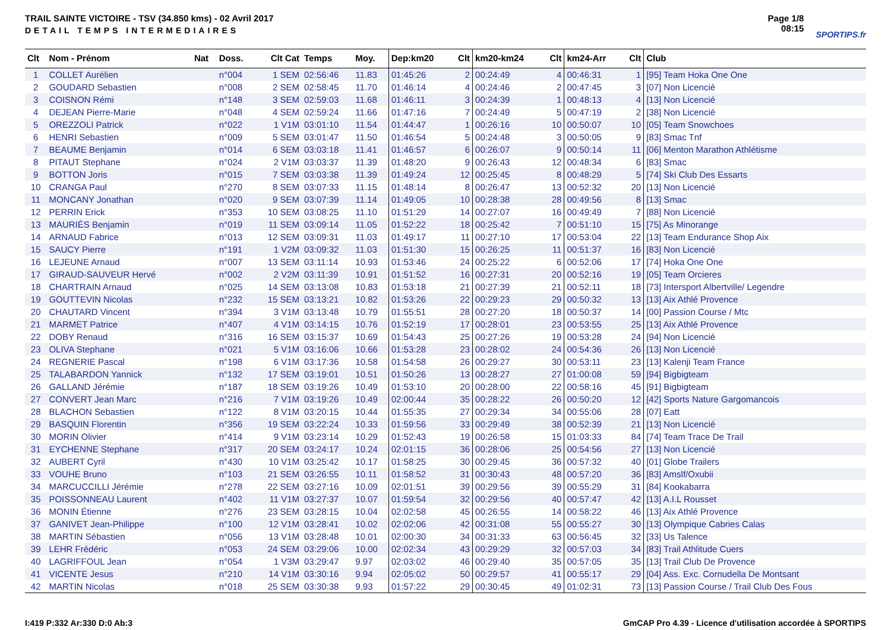TRAIL SAINTE VICTOIRE - TSV (34.850 kms) - 02 Avril 2017
DETAIL TEMPS INTERMEDIAIRES
Page 1/8
08:15
SPORTIPS.fr
| Clt | Nom - Prénom | Nat | Doss. | Clt Cat | Temps | Moy. | Dep:km20 | Clt | km20-km24 | Clt | km24-Arr | Clt | Club |
| --- | --- | --- | --- | --- | --- | --- | --- | --- | --- | --- | --- | --- | --- |
| 1 | COLLET Aurélien | | n°004 | 1 SEM | 02:56:46 | 11.83 | 01:45:26 | 2 | 00:24:49 | 4 | 00:46:31 | 1 | [95] Team Hoka One One |
| 2 | GOUDARD Sebastien | | n°008 | 2 SEM | 02:58:45 | 11.70 | 01:46:14 | 4 | 00:24:46 | 2 | 00:47:45 | 3 | [07] Non Licencié |
| 3 | COISNON Rémi | | n°148 | 3 SEM | 02:59:03 | 11.68 | 01:46:11 | 3 | 00:24:39 | 1 | 00:48:13 | 4 | [13] Non Licencié |
| 4 | DEJEAN Pierre-Marie | | n°048 | 4 SEM | 02:59:24 | 11.66 | 01:47:16 | 7 | 00:24:49 | 5 | 00:47:19 | 2 | [38] Non Licencié |
| 5 | OREZZOLI Patrick | | n°022 | 1 V1M | 03:01:10 | 11.54 | 01:44:47 | 1 | 00:26:16 | 10 | 00:50:07 | 10 | [05] Team Snowchoes |
| 6 | HENRI Sebastien | | n°009 | 5 SEM | 03:01:47 | 11.50 | 01:46:54 | 5 | 00:24:48 | 3 | 00:50:05 | 9 | [83] Smac Tnf |
| 7 | BEAUME Benjamin | | n°014 | 6 SEM | 03:03:18 | 11.41 | 01:46:57 | 6 | 00:26:07 | 9 | 00:50:14 | 11 | [06] Menton Marathon Athlétisme |
| 8 | PITAUT Stephane | | n°024 | 2 V1M | 03:03:37 | 11.39 | 01:48:20 | 9 | 00:26:43 | 12 | 00:48:34 | 6 | [83] Smac |
| 9 | BOTTON Joris | | n°015 | 7 SEM | 03:03:38 | 11.39 | 01:49:24 | 12 | 00:25:45 | 8 | 00:48:29 | 5 | [74] Ski Club Des Essarts |
| 10 | CRANGA Paul | | n°270 | 8 SEM | 03:07:33 | 11.15 | 01:48:14 | 8 | 00:26:47 | 13 | 00:52:32 | 20 | [13] Non Licencié |
| 11 | MONCANY Jonathan | | n°020 | 9 SEM | 03:07:39 | 11.14 | 01:49:05 | 10 | 00:28:38 | 28 | 00:49:56 | 8 | [13] Smac |
| 12 | PERRIN Erick | | n°353 | 10 SEM | 03:08:25 | 11.10 | 01:51:29 | 14 | 00:27:07 | 16 | 00:49:49 | 7 | [88] Non Licencié |
| 13 | MAURIÈS Benjamin | | n°019 | 11 SEM | 03:09:14 | 11.05 | 01:52:22 | 18 | 00:25:42 | 7 | 00:51:10 | 15 | [75] As Minorange |
| 14 | ARNAUD Fabrice | | n°013 | 12 SEM | 03:09:31 | 11.03 | 01:49:17 | 11 | 00:27:10 | 17 | 00:53:04 | 22 | [13] Team Endurance Shop Aix |
| 15 | SAUCY Pierre | | n°191 | 1 V2M | 03:09:32 | 11.03 | 01:51:30 | 15 | 00:26:25 | 11 | 00:51:37 | 16 | [83] Non Licencié |
| 16 | LEJEUNE Arnaud | | n°007 | 13 SEM | 03:11:14 | 10.93 | 01:53:46 | 24 | 00:25:22 | 6 | 00:52:06 | 17 | [74] Hoka One One |
| 17 | GIRAUD-SAUVEUR Hervé | | n°002 | 2 V2M | 03:11:39 | 10.91 | 01:51:52 | 16 | 00:27:31 | 20 | 00:52:16 | 19 | [05] Team Orcieres |
| 18 | CHARTRAIN Arnaud | | n°025 | 14 SEM | 03:13:08 | 10.83 | 01:53:18 | 21 | 00:27:39 | 21 | 00:52:11 | 18 | [73] Intersport Albertville/ Legendre |
| 19 | GOUTTEVIN Nicolas | | n°232 | 15 SEM | 03:13:21 | 10.82 | 01:53:26 | 22 | 00:29:23 | 29 | 00:50:32 | 13 | [13] Aix Athlé Provence |
| 20 | CHAUTARD Vincent | | n°394 | 3 V1M | 03:13:48 | 10.79 | 01:55:51 | 28 | 00:27:20 | 18 | 00:50:37 | 14 | [00] Passion Course / Mtc |
| 21 | MARMET Patrice | | n°407 | 4 V1M | 03:14:15 | 10.76 | 01:52:19 | 17 | 00:28:01 | 23 | 00:53:55 | 25 | [13] Aix Athlé Provence |
| 22 | DOBY Renaud | | n°316 | 16 SEM | 03:15:37 | 10.69 | 01:54:43 | 25 | 00:27:26 | 19 | 00:53:28 | 24 | [94] Non Licencié |
| 23 | OLIVA Stephane | | n°021 | 5 V1M | 03:16:06 | 10.66 | 01:53:28 | 23 | 00:28:02 | 24 | 00:54:36 | 26 | [13] Non Licencié |
| 24 | REGNERIE Pascal | | n°198 | 6 V1M | 03:17:36 | 10.58 | 01:54:58 | 26 | 00:29:27 | 30 | 00:53:11 | 23 | [13] Kalenji Team France |
| 25 | TALABARDON Yannick | | n°132 | 17 SEM | 03:19:01 | 10.51 | 01:50:26 | 13 | 00:28:27 | 27 | 01:00:08 | 59 | [94] Bigbigteam |
| 26 | GALLAND Jérémie | | n°187 | 18 SEM | 03:19:26 | 10.49 | 01:53:10 | 20 | 00:28:00 | 22 | 00:58:16 | 45 | [91] Bigbigteam |
| 27 | CONVERT Jean Marc | | n°216 | 7 V1M | 03:19:26 | 10.49 | 02:00:44 | 35 | 00:28:22 | 26 | 00:50:20 | 12 | [42] Sports Nature Gargomancois |
| 28 | BLACHON Sebastien | | n°122 | 8 V1M | 03:20:15 | 10.44 | 01:55:35 | 27 | 00:29:34 | 34 | 00:55:06 | 28 | [07] Eatt |
| 29 | BASQUIN Florentin | | n°356 | 19 SEM | 03:22:24 | 10.33 | 01:59:56 | 33 | 00:29:49 | 38 | 00:52:39 | 21 | [13] Non Licencié |
| 30 | MORIN Olivier | | n°414 | 9 V1M | 03:23:14 | 10.29 | 01:52:43 | 19 | 00:26:58 | 15 | 01:03:33 | 84 | [74] Team Trace De Trail |
| 31 | EYCHENNE Stephane | | n°317 | 20 SEM | 03:24:17 | 10.24 | 02:01:15 | 36 | 00:28:06 | 25 | 00:54:56 | 27 | [13] Non Licencié |
| 32 | AUBERT Cyril | | n°430 | 10 V1M | 03:25:42 | 10.17 | 01:58:25 | 30 | 00:29:45 | 36 | 00:57:32 | 40 | [01] Globe Trailers |
| 33 | VOUHE Bruno | | n°103 | 21 SEM | 03:26:55 | 10.11 | 01:58:52 | 31 | 00:30:43 | 48 | 00:57:20 | 36 | [83] Amslf/Oxubii |
| 34 | MARCUCCILLI Jérémie | | n°278 | 22 SEM | 03:27:16 | 10.09 | 02:01:51 | 39 | 00:29:56 | 39 | 00:55:29 | 31 | [84] Kookabarra |
| 35 | POISSONNEAU Laurent | | n°402 | 11 V1M | 03:27:37 | 10.07 | 01:59:54 | 32 | 00:29:56 | 40 | 00:57:47 | 42 | [13] A.I.L Rousset |
| 36 | MONIN Étienne | | n°276 | 23 SEM | 03:28:15 | 10.04 | 02:02:58 | 45 | 00:26:55 | 14 | 00:58:22 | 46 | [13] Aix Athlé Provence |
| 37 | GANIVET Jean-Philippe | | n°100 | 12 V1M | 03:28:41 | 10.02 | 02:02:06 | 42 | 00:31:08 | 55 | 00:55:27 | 30 | [13] Olympique Cabries Calas |
| 38 | MARTIN Sébastien | | n°056 | 13 V1M | 03:28:48 | 10.01 | 02:00:30 | 34 | 00:31:33 | 63 | 00:56:45 | 32 | [33] Us Talence |
| 39 | LEHR Frédéric | | n°053 | 24 SEM | 03:29:06 | 10.00 | 02:02:34 | 43 | 00:29:29 | 32 | 00:57:03 | 34 | [83] Trail Athlitude Cuers |
| 40 | LAGRIFFOUL Jean | | n°054 | 1 V3M | 03:29:47 | 9.97 | 02:03:02 | 46 | 00:29:40 | 35 | 00:57:05 | 35 | [13] Trail Club De Provence |
| 41 | VICENTE Jesus | | n°210 | 14 V1M | 03:30:16 | 9.94 | 02:05:02 | 50 | 00:29:57 | 41 | 00:55:17 | 29 | [04] Ass. Exc. Cornudella De Montsant |
| 42 | MARTIN Nicolas | | n°018 | 25 SEM | 03:30:38 | 9.93 | 01:57:22 | 29 | 00:30:45 | 49 | 01:02:31 | 73 | [13] Passion Course / Trail Club Des Fous |
I:419 P:332 Ar:330 D:0 Ab:3 GmCAP Pro 4.39 - Licence d'utilisation accordée à SPORTIPS